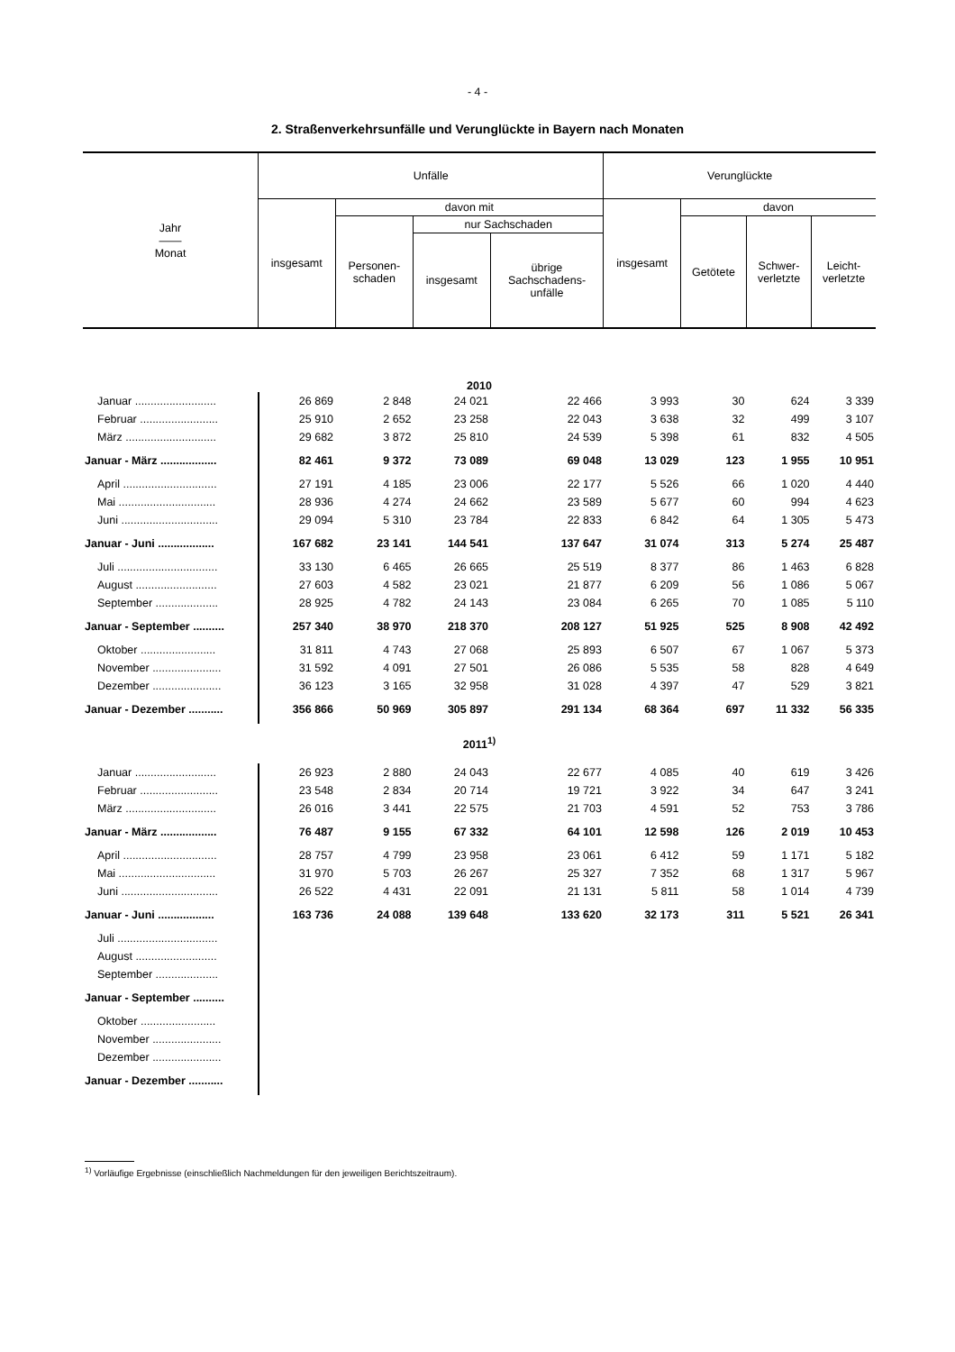- 4 -
2. Straßenverkehrsunfälle und Verunglückte in Bayern nach Monaten
| Jahr —— Monat | Unfälle | | | | Verunglückte | | | |
| --- | --- | --- | --- | --- | --- | --- | --- | --- |
| | insgesamt | davon mit | | | insgesamt | davon | | |
| | | Personen- schaden | nur Sachschaden | | | Getötete | Schwer- verletzte | Leicht- verletzte |
| | | | insgesamt | übrige Sachschadens- unfälle | | | | |
| 2010 | | | | | | | | |
| Januar .......................... | 26 869 | 2 848 | 24 021 | 22 466 | 3 993 | 30 | 624 | 3 339 |
| Februar ......................... | 25 910 | 2 652 | 23 258 | 22 043 | 3 638 | 32 | 499 | 3 107 |
| März ............................. | 29 682 | 3 872 | 25 810 | 24 539 | 5 398 | 61 | 832 | 4 505 |
| Januar - März .................. | 82 461 | 9 372 | 73 089 | 69 048 | 13 029 | 123 | 1 955 | 10 951 |
| April .............................. | 27 191 | 4 185 | 23 006 | 22 177 | 5 526 | 66 | 1 020 | 4 440 |
| Mai ............................... | 28 936 | 4 274 | 24 662 | 23 589 | 5 677 | 60 | 994 | 4 623 |
| Juni ............................... | 29 094 | 5 310 | 23 784 | 22 833 | 6 842 | 64 | 1 305 | 5 473 |
| Januar - Juni .................. | 167 682 | 23 141 | 144 541 | 137 647 | 31 074 | 313 | 5 274 | 25 487 |
| Juli ................................ | 33 130 | 6 465 | 26 665 | 25 519 | 8 377 | 86 | 1 463 | 6 828 |
| August .......................... | 27 603 | 4 582 | 23 021 | 21 877 | 6 209 | 56 | 1 086 | 5 067 |
| September .................... | 28 925 | 4 782 | 24 143 | 23 084 | 6 265 | 70 | 1 085 | 5 110 |
| Januar - September .......... | 257 340 | 38 970 | 218 370 | 208 127 | 51 925 | 525 | 8 908 | 42 492 |
| Oktober ........................ | 31 811 | 4 743 | 27 068 | 25 893 | 6 507 | 67 | 1 067 | 5 373 |
| November ...................... | 31 592 | 4 091 | 27 501 | 26 086 | 5 535 | 58 | 828 | 4 649 |
| Dezember ...................... | 36 123 | 3 165 | 32 958 | 31 028 | 4 397 | 47 | 529 | 3 821 |
| Januar - Dezember ........... | 356 866 | 50 969 | 305 897 | 291 134 | 68 364 | 697 | 11 332 | 56 335 |
| 2011<sup>1)</sup> | | | | | | | | |
| Januar .......................... | 26 923 | 2 880 | 24 043 | 22 677 | 4 085 | 40 | 619 | 3 426 |
| Februar ......................... | 23 548 | 2 834 | 20 714 | 19 721 | 3 922 | 34 | 647 | 3 241 |
| März ............................. | 26 016 | 3 441 | 22 575 | 21 703 | 4 591 | 52 | 753 | 3 786 |
| Januar - März .................. | 76 487 | 9 155 | 67 332 | 64 101 | 12 598 | 126 | 2 019 | 10 453 |
| April .............................. | 28 757 | 4 799 | 23 958 | 23 061 | 6 412 | 59 | 1 171 | 5 182 |
| Mai ............................... | 31 970 | 5 703 | 26 267 | 25 327 | 7 352 | 68 | 1 317 | 5 967 |
| Juni ............................... | 26 522 | 4 431 | 22 091 | 21 131 | 5 811 | 58 | 1 014 | 4 739 |
| Januar - Juni .................. | 163 736 | 24 088 | 139 648 | 133 620 | 32 173 | 311 | 5 521 | 26 341 |
| Juli ................................ | | | | | | | | |
| August .......................... | | | | | | | | |
| September .................... | | | | | | | | |
| Januar - September .......... | | | | | | | | |
| Oktober ........................ | | | | | | | | |
| November ...................... | | | | | | | | |
| Dezember ...................... | | | | | | | | |
| Januar - Dezember ........... | | | | | | | | |
<sup>1)</sup> Vorläufige Ergebnisse (einschließlich Nachmeldungen für den jeweiligen Berichtszeitraum).